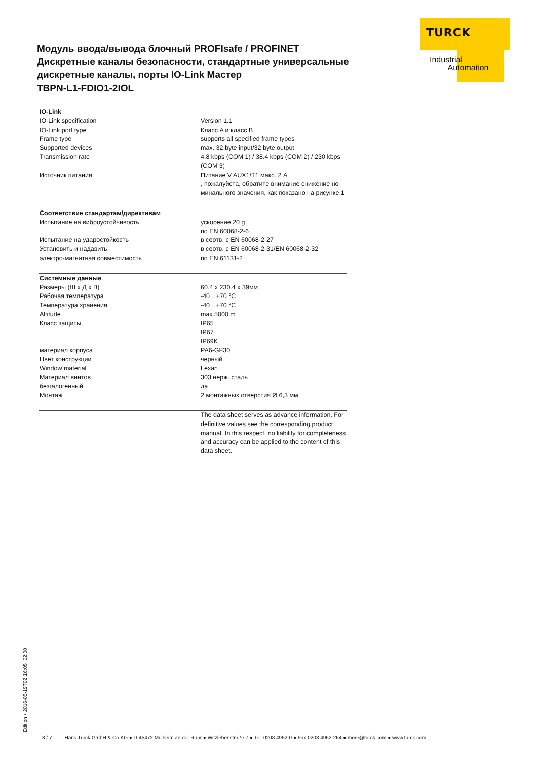TURCK
Industrial
Automation
Модуль ввода/вывода блочный PROFIsafe / PROFINET
Дискретные каналы безопасности, стандартные универсальные дискретные каналы, порты IO-Link Мастер
TBPN-L1-FDIO1-2IOL
| IO-Link | |
| --- | --- |
| IO-Link specification | Version 1.1 |
| IO-Link port type | Класс A и класс B |
| Frame type | supports all specified frame types |
| Supported devices | max. 32 byte input/32 byte output |
| Transmission rate | 4.8 kbps (COM 1) / 38.4 kbps (COM 2) / 230 kbps (COM 3) |
| Источник питания | Питание V AUX1/T1 макс. 2 A , пожалуйста, обратите внимание снижение но-минального значения, как показано на рисунке 1 |
| Соответствие стандартам/директивам | |
| --- | --- |
| Испытание на виброустойчивость | ускорение 20 g по EN 60068-2-6 |
| Испытание на ударостойкость | в соотв. с EN 60068-2-27 |
| Установить и надавить | в соотв. с EN 60068-2-31/EN 60068-2-32 |
| электро-магнитная совместимость | по EN 61131-2 |
| Системные данные | |
| --- | --- |
| Размеры (Ш x Д x В) | 60.4 x 230.4 x 39мм |
| Рабочая температура | -40…+70 °C |
| Температура хранения | -40…+70 °C |
| Altitude | max.5000 m |
| Класс защиты | IP65 IP67 IP69K |
| материал корпуса | PA6-GF30 |
| Цвет конструкции | черный |
| Window material | Lexan |
| Материал винтов | 303 нерж. сталь |
| безгалогенный | да |
| Монтаж | 2 монтажных отверстия Ø 6,3 мм |
| | The data sheet serves as advance information. For definitive values see the corresponding product manual. In this respect, no liability for completeness and accuracy can be applied to the content of this data sheet. |
Edition • 2016-05-19T02:16:05+02:00 3 / 7 Hans Turck GmbH & Co.KG ● D-45472 Mülheim an der Ruhr ● Witzlebenstraße 7 ● Tel. 0208 4952-0 ● Fax 0208 4952-264 ● more@turck.com ● www.turck.com